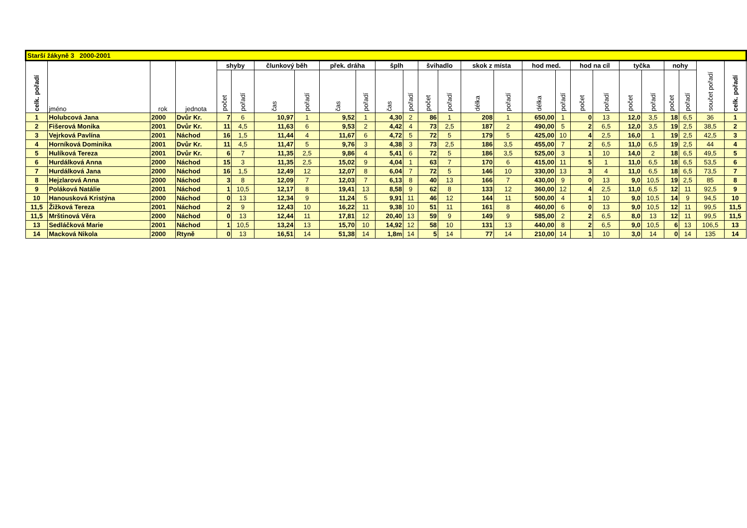| Starší žákyně 3 2000-2001 | | | | | | | | | | | | | | | | | | | | | | | | | |
| celk. pořadí | jméno | rok | jednota | shyby | | člunkový běh | | přek. dráha | | šplh | | švihadlo | | skok z místa | | hod med. | | hod na cíl | | tyčka | | nohy | | součet pořadí | celk. pořadí |
| | | | | počet | pořadí | čas | pořadí | čas | pořadí | čas | pořadí | počet | pořadí | délka | pořadí | délka | pořadí | počet | pořadí | počet | pořadí | počet | pořadí | | |
| 1 | Holubcová Jana | 2000 | Dvůr Kr. | 7 | 6 | 10,97 | 1 | 9,52 | 1 | 4,30 | 2 | 86 | 1 | 208 | 1 | 650,00 | 1 | 0 | 13 | 12,0 | 3,5 | 18 | 6,5 | 36 | 1 |
| 2 | Fišerová Monika | 2001 | Dvůr Kr. | 11 | 4,5 | 11,63 | 6 | 9,53 | 2 | 4,42 | 4 | 73 | 2,5 | 187 | 2 | 490,00 | 5 | 2 | 6,5 | 12,0 | 3,5 | 19 | 2,5 | 38,5 | 2 |
| 3 | Vejrková Pavlína | 2001 | Náchod | 16 | 1,5 | 11,44 | 4 | 11,67 | 6 | 4,72 | 5 | 72 | 5 | 179 | 5 | 425,00 | 10 | 4 | 2,5 | 16,0 | 1 | 19 | 2,5 | 42,5 | 3 |
| 4 | Horníková Dominika | 2001 | Dvůr Kr. | 11 | 4,5 | 11,47 | 5 | 9,76 | 3 | 4,38 | 3 | 73 | 2,5 | 186 | 3,5 | 455,00 | 7 | 2 | 6,5 | 11,0 | 6,5 | 19 | 2,5 | 44 | 4 |
| 5 | Hulíková Tereza | 2001 | Dvůr Kr. | 6 | 7 | 11,35 | 2,5 | 9,86 | 4 | 5,41 | 6 | 72 | 5 | 186 | 3,5 | 525,00 | 3 | 1 | 10 | 14,0 | 2 | 18 | 6,5 | 49,5 | 5 |
| 6 | Hurdálková Anna | 2000 | Náchod | 15 | 3 | 11,35 | 2,5 | 15,02 | 9 | 4,04 | 1 | 63 | 7 | 170 | 6 | 415,00 | 11 | 5 | 1 | 11,0 | 6,5 | 18 | 6,5 | 53,5 | 6 |
| 7 | Hurdálková Jana | 2000 | Náchod | 16 | 1,5 | 12,49 | 12 | 12,07 | 8 | 6,04 | 7 | 72 | 5 | 146 | 10 | 330,00 | 13 | 3 | 4 | 11,0 | 6,5 | 18 | 6,5 | 73,5 | 7 |
| 8 | Hejzlarová Anna | 2000 | Náchod | 3 | 8 | 12,09 | 7 | 12,03 | 7 | 6,13 | 8 | 40 | 13 | 166 | 7 | 430,00 | 9 | 0 | 13 | 9,0 | 10,5 | 19 | 2,5 | 85 | 8 |
| 9 | Poláková Natálie | 2001 | Náchod | 1 | 10,5 | 12,17 | 8 | 19,41 | 13 | 8,58 | 9 | 62 | 8 | 133 | 12 | 360,00 | 12 | 4 | 2,5 | 11,0 | 6,5 | 12 | 11 | 92,5 | 9 |
| 10 | Hanousková Kristýna | 2000 | Náchod | 0 | 13 | 12,34 | 9 | 11,24 | 5 | 9,91 | 11 | 46 | 12 | 144 | 11 | 500,00 | 4 | 1 | 10 | 9,0 | 10,5 | 14 | 9 | 94,5 | 10 |
| 11,5 | Žižková Tereza | 2001 | Náchod | 2 | 9 | 12,43 | 10 | 16,22 | 11 | 9,38 | 10 | 51 | 11 | 161 | 8 | 460,00 | 6 | 0 | 13 | 9,0 | 10,5 | 12 | 11 | 99,5 | 11,5 |
| 11,5 | Mrštinová Věra | 2000 | Náchod | 0 | 13 | 12,44 | 11 | 17,81 | 12 | 20,40 | 13 | 59 | 9 | 149 | 9 | 585,00 | 2 | 2 | 6,5 | 8,0 | 13 | 12 | 11 | 99,5 | 11,5 |
| 13 | Sedláčková Marie | 2001 | Náchod | 1 | 10,5 | 13,24 | 13 | 15,70 | 10 | 14,92 | 12 | 58 | 10 | 131 | 13 | 440,00 | 8 | 2 | 6,5 | 9,0 | 10,5 | 6 | 13 | 106,5 | 13 |
| 14 | Macková Nikola | 2000 | Rtyně | 0 | 13 | 16,51 | 14 | 51,38 | 14 | 1,8m | 14 | 5 | 14 | 77 | 14 | 210,00 | 14 | 1 | 10 | 3,0 | 14 | 0 | 14 | 135 | 14 |